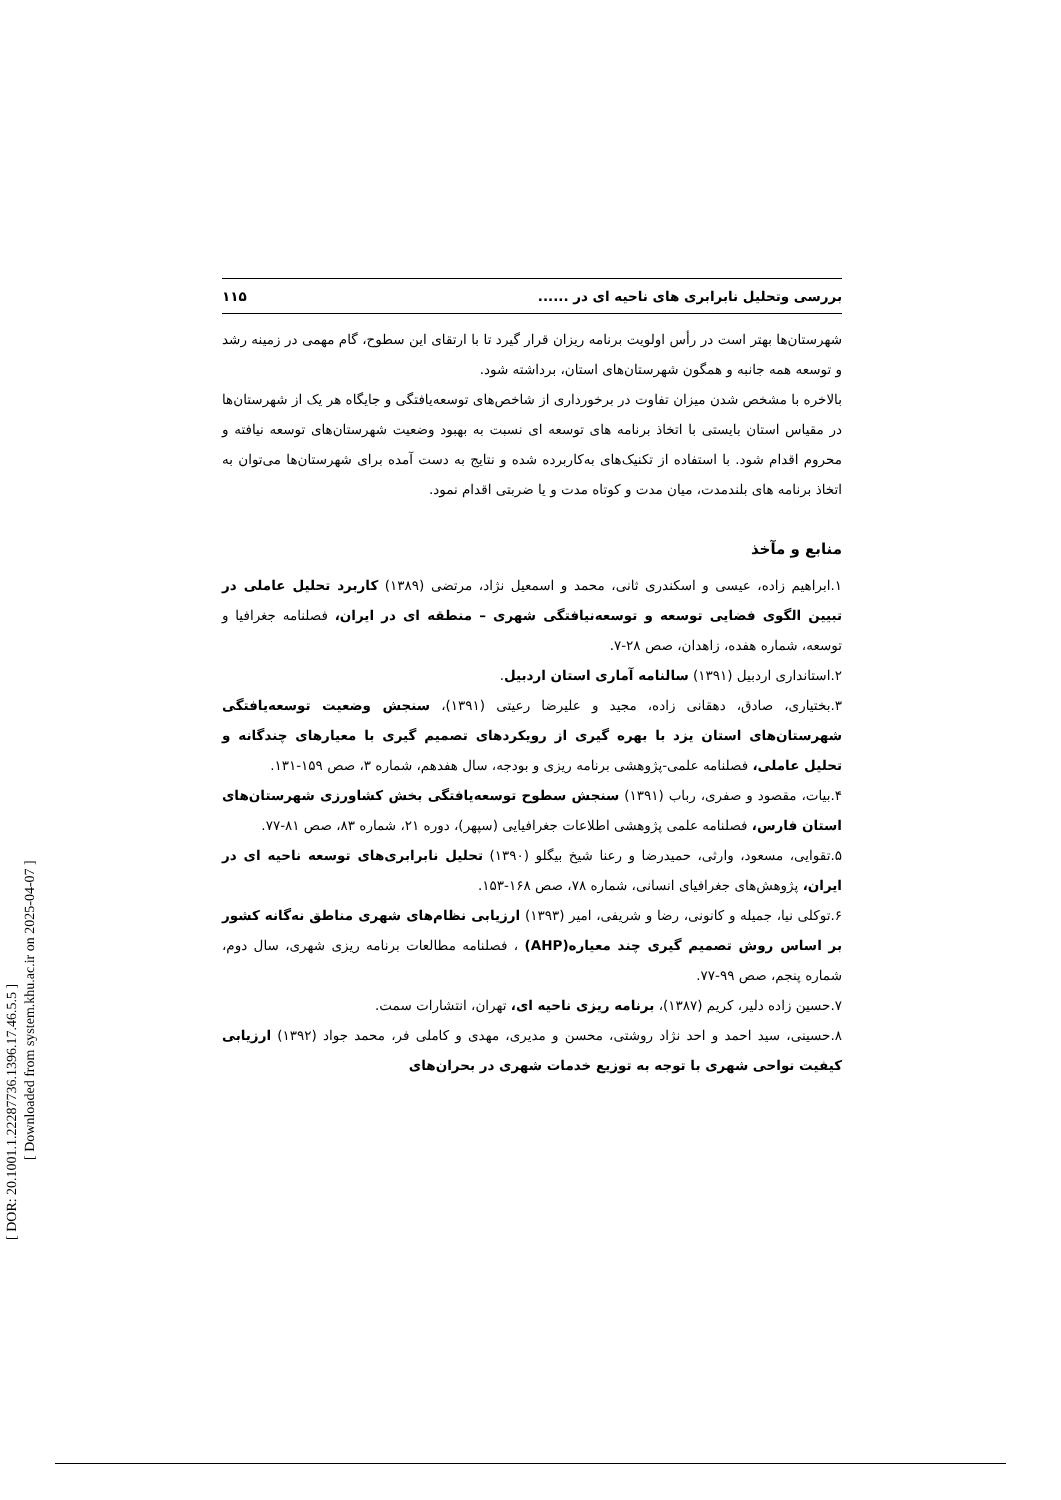[ DOR: 20.1001.1.22287736.1396.17.46.5.5 ]
[ Downloaded from system.khu.ac.ir on 2025-04-07 ]
بررسی وتحلیل نابرابری های ناحیه ای در ...... ۱۱۵
شهرستان‌ها بهتر است در رأس اولویت برنامه ریزان قرار گیرد تا با ارتقای این سطوح، گام مهمی در زمینه رشد و توسعه همه جانبه و همگون شهرستان‌های استان، برداشته شود.
بالاخره با مشخص شدن میزان تفاوت در برخورداری از شاخص‌های توسعه‌یافتگی و جایگاه هر یک از شهرستان‌ها در مقیاس استان بایستی با اتخاذ برنامه های توسعه ای نسبت به بهبود وضعیت شهرستان‌های توسعه نیافته و محروم اقدام شود. با استفاده از تکنیک‌های به‌کاربرده شده و نتایج به دست آمده برای شهرستان‌ها می‌توان به اتخاذ برنامه های بلندمدت، میان مدت و کوتاه مدت و یا ضربتی اقدام نمود.
منابع و مآخذ
۱.ابراهیم زاده، عیسی و اسکندری ثانی، محمد و اسمعیل نژاد، مرتضی (۱۳۸۹) کاربرد تحلیل عاملی در تبیین الگوی فضایی توسعه و توسعه‌نیافتگی شهری – منطقه ای در ایران، فصلنامه جغرافیا و توسعه، شماره هفده، زاهدان، صص ۲۸-۷.
۲.استانداری اردبیل (۱۳۹۱) سالنامه آماری استان اردبیل.
۳.بختیاری، صادق، دهقانی زاده، مجید و علیرضا رعیتی (۱۳۹۱)، سنجش وضعیت توسعه‌یافتگی شهرستان‌های استان یزد با بهره گیری از رویکردهای تصمیم گیری با معیارهای چندگانه و تحلیل عاملی، فصلنامه علمی-پژوهشی برنامه ریزی و بودجه، سال هفدهم، شماره ۳، صص ۱۵۹-۱۳۱.
۴.بیات، مقصود و صفری، رباب (۱۳۹۱) سنجش سطوح توسعه‌یافتگی بخش کشاورزی شهرستان‌های استان فارس، فصلنامه علمی پژوهشی اطلاعات جغرافیایی (سپهر)، دوره ۲۱، شماره ۸۳، صص ۸۱-۷۷.
۵.تقوایی، مسعود، وارثی، حمیدرضا و رعنا شیخ بیگلو (۱۳۹۰) تحلیل نابرابری‌های توسعه ناحیه ای در ایران، پژوهش‌های جغرافیای انسانی، شماره ۷۸، صص ۱۶۸-۱۵۳.
۶.توکلی نیا، جمیله و کانونی، رضا و شریفی، امیر (۱۳۹۳) ارزیابی نظام‌های شهری مناطق نه‌گانه کشور بر اساس روش تصمیم گیری چند معیاره(AHP) ، فصلنامه مطالعات برنامه ریزی شهری، سال دوم، شماره پنجم، صص ۹۹-۷۷.
۷.حسین زاده دلیر، کریم (۱۳۸۷)، برنامه ریزی ناحیه ای، تهران، انتشارات سمت.
۸.حسینی، سید احمد و احد نژاد روشتی، محسن و مدیری، مهدی و کاملی فر، محمد جواد (۱۳۹۲) ارزیابی کیفیت نواحی شهری با توجه به توزیع خدمات شهری در بحران‌های